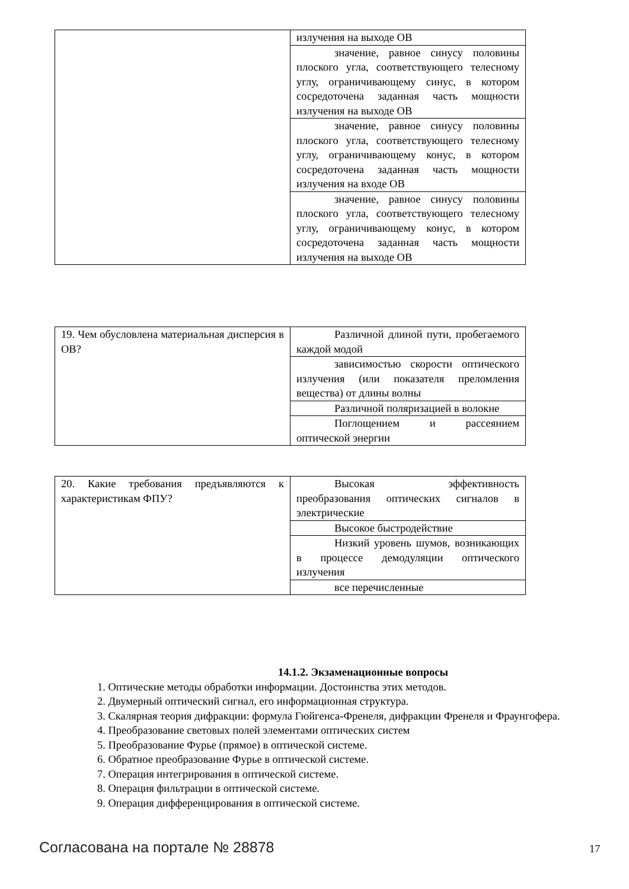| | излучения на выходе ОВ |
| | значение, равное синусу половины плоского угла, соответствующего телесному углу, ограничивающему синус, в котором сосредоточена заданная часть мощности излучения на выходе ОВ |
| | значение, равное синусу половины плоского угла, соответствующего телесному углу, ограничивающему конус, в котором сосредоточена заданная часть мощности излучения на входе ОВ |
| | значение, равное синусу половины плоского угла, соответствующего телесному углу, ограничивающему конус, в котором сосредоточена заданная часть мощности излучения на выходе ОВ |
| 19. Чем обусловлена материальная дисперсия в ОВ? | Различной длиной пути, пробегаемого каждой модой |
| | зависимостью скорости оптического излучения (или показателя преломления вещества) от длины волны |
| | Различной поляризацией в волокне |
| | Поглощением и рассеянием оптической энергии |
| 20. Какие требования предъявляются к характеристикам ФПУ? | Высокая эффективность преобразования оптических сигналов в электрические |
| | Высокое быстродействие |
| | Низкий уровень шумов, возникающих в процессе демодуляции оптического излучения |
| | все перечисленные |
14.1.2. Экзаменационные вопросы
1. Оптические методы обработки информации. Достоинства этих методов.
2. Двумерный оптический сигнал, его информационная структура.
3. Скалярная теория дифракции: формула Гюйгенса-Френеля, дифракции Френеля и Фраунгофера.
4. Преобразование световых полей элементами оптических систем
5. Преобразование Фурье (прямое) в оптической системе.
6. Обратное преобразование Фурье в оптической системе.
7. Операция интегрирования в оптической системе.
8. Операция фильтрации в оптической системе.
9. Операция дифференцирования в оптической системе.
Согласована на портале № 28878 17